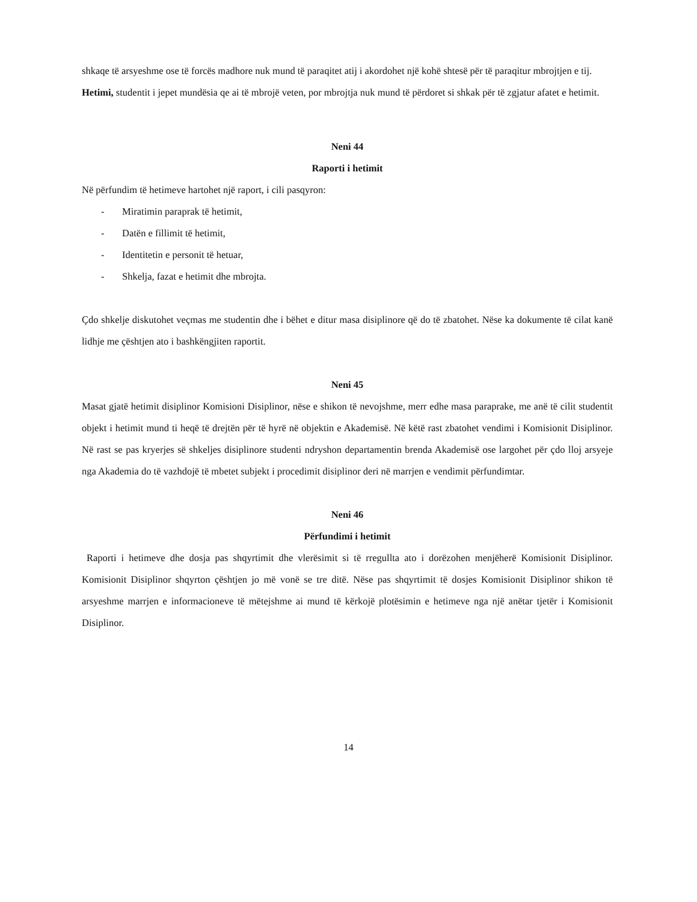shkaqe të arsyeshme ose të forcës madhore nuk mund të paraqitet atij i akordohet një kohë shtesë për të paraqitur mbrojtjen e tij.
Hetimi, studentit i jepet mundësia qe ai të mbrojë veten, por mbrojtja nuk mund të përdoret si shkak për të zgjatur afatet e hetimit.
Neni 44
Raporti i hetimit
Në përfundim të hetimeve hartohet një raport, i cili pasqyron:
- Miratimin paraprak të hetimit,
- Datën e fillimit të hetimit,
- Identitetin e personit të hetuar,
- Shkelja, fazat e hetimit dhe mbrojta.
Çdo shkelje diskutohet veçmas me studentin dhe i bëhet e ditur masa disiplinore që do të zbatohet. Nëse ka dokumente të cilat kanë lidhje me çështjen ato i bashkëngjiten raportit.
Neni 45
Masat gjatë hetimit disiplinor Komisioni Disiplinor, nëse e shikon të nevojshme, merr edhe masa paraprake, me anë të cilit studentit objekt i hetimit mund ti heqë të drejtën për të hyrë në objektin e Akademisë. Në këtë rast zbatohet vendimi i Komisionit Disiplinor. Në rast se pas kryerjes së shkeljes disiplinore studenti ndryshon departamentin brenda Akademisë ose largohet për çdo lloj arsyeje nga Akademia do të vazhdojë të mbetet subjekt i procedimit disiplinor deri në marrjen e vendimit përfundimtar.
Neni 46
Përfundimi i hetimit
Raporti i hetimeve dhe dosja pas shqyrtimit dhe vlerësimit si të rregullta ato i dorëzohen menjëherë Komisionit Disiplinor. Komisionit Disiplinor shqyrton çështjen jo më vonë se tre ditë. Nëse pas shqyrtimit të dosjes Komisionit Disiplinor shikon të arsyeshme marrjen e informacioneve të mëtejshme ai mund të kërkojë plotësimin e hetimeve nga një anëtar tjetër i Komisionit Disiplinor.
14